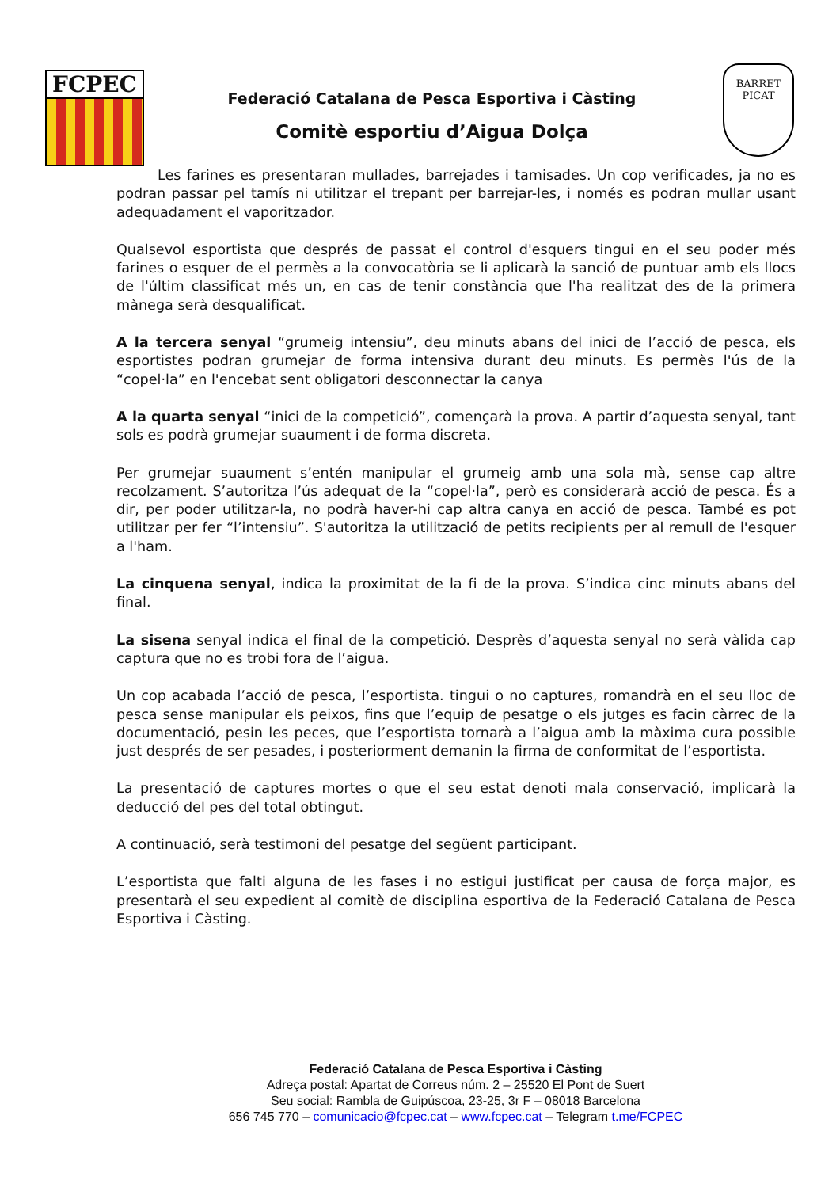FCPEC
Federació Catalana de Pesca Esportiva i Càsting
Comitè esportiu d’Aigua Dolça
BARRET PICAT
Les farines es presentaran mullades, barrejades i tamisades. Un cop verificades, ja no es podran passar pel tamís ni utilitzar el trepant per barrejar-les, i només es podran mullar usant adequadament el vaporitzador.
Qualsevol esportista que després de passat el control d'esquers tingui en el seu poder més farines o esquer de el permès a la convocatòria se li aplicarà la sanció de puntuar amb els llocs de l'últim classificat més un, en cas de tenir constància que l'ha realitzat des de la primera mànega serà desqualificat.
A la tercera senyal “grumeig intensiu”, deu minuts abans del inici de l’acció de pesca, els esportistes podran grumejar de forma intensiva durant deu minuts. Es permès l'ús de la “copel·la” en l'encebat sent obligatori desconnectar la canya
A la quarta senyal “inici de la competició”, començarà la prova. A partir d’aquesta senyal, tant sols es podrà grumejar suaument i de forma discreta.
Per grumejar suaument s’entén manipular el grumeig amb una sola mà, sense cap altre recolzament. S’autoritza l’ús adequat de la “copel·la”, però es considerarà acció de pesca. És a dir, per poder utilitzar-la, no podrà haver-hi cap altra canya en acció de pesca. També es pot utilitzar per fer “l’intensiu”. S'autoritza la utilització de petits recipients per al remull de l'esquer a l'ham.
La cinquena senyal, indica la proximitat de la fi de la prova. S’indica cinc minuts abans del final.
La sisena senyal indica el final de la competició. Desprès d’aquesta senyal no serà vàlida cap captura que no es trobi fora de l’aigua.
Un cop acabada l’acció de pesca, l’esportista. tingui o no captures, romandrà en el seu lloc de pesca sense manipular els peixos, fins que l’equip de pesatge o els jutges es facin càrrec de la documentació, pesin les peces, que l’esportista tornarà a l’aigua amb la màxima cura possible just després de ser pesades, i posteriorment demanin la firma de conformitat de l’esportista.
La presentació de captures mortes o que el seu estat denoti mala conservació, implicarà la deducció del pes del total obtingut.
A continuació, serà testimoni del pesatge del següent participant.
L’esportista que falti alguna de les fases i no estigui justificat per causa de força major, es presentarà el seu expedient al comitè de disciplina esportiva de la Federació Catalana de Pesca Esportiva i Càsting.
Federació Catalana de Pesca Esportiva i Càsting
Adreça postal: Apartat de Correus núm. 2 – 25520 El Pont de Suert
Seu social: Rambla de Guipúscoa, 23-25, 3r F – 08018 Barcelona
656 745 770 – comunicacio@fcpec.cat – www.fcpec.cat – Telegram t.me/FCPEC